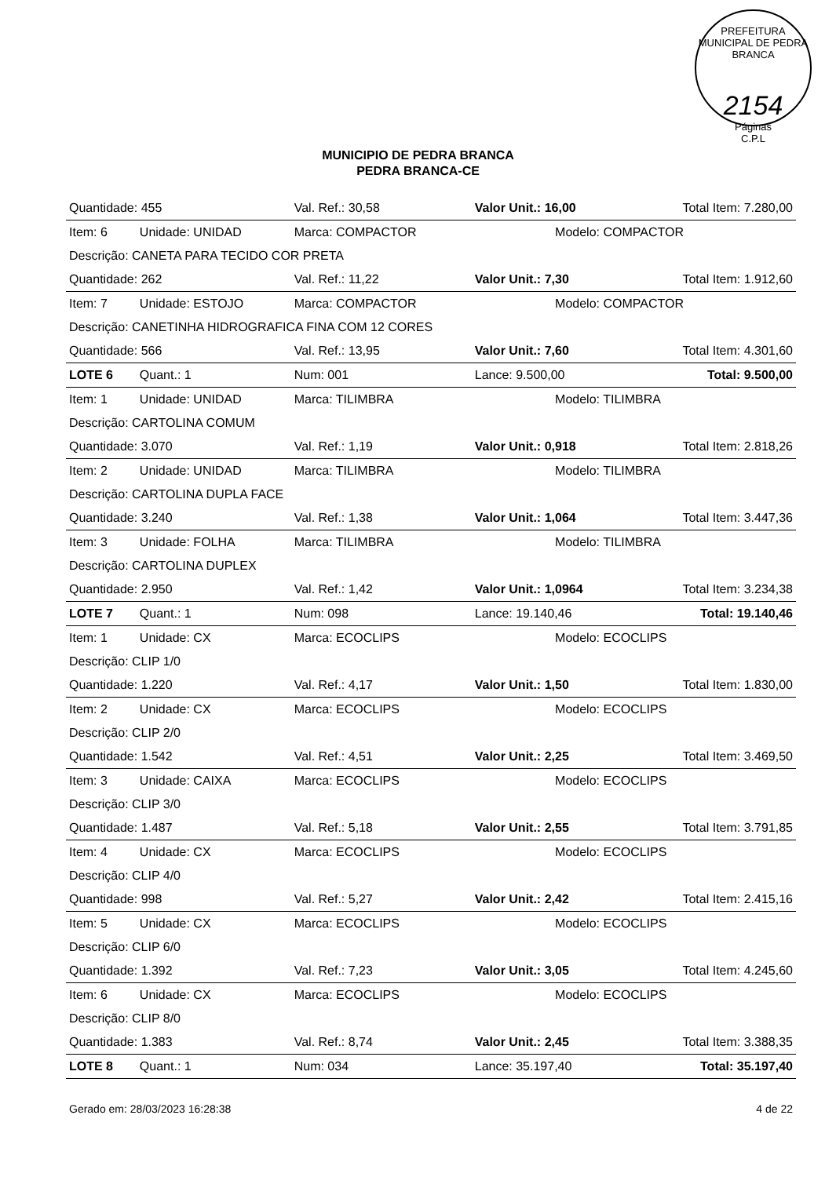PREFEITURA MUNICIPAL DE PEDRA BRANCA
2154
Páginas
C.P.L
MUNICIPIO DE PEDRA BRANCA
PEDRA BRANCA-CE
| Quantidade: 455 | | Val. Ref.: 30,58 | Valor Unit.: 16,00 | | Total Item: 7.280,00 |
| Item: 6 | Unidade: UNIDAD | Marca: COMPACTOR | | Modelo: COMPACTOR | |
| Descrição: CANETA PARA TECIDO COR PRETA | | | | | |
| Quantidade: 262 | | Val. Ref.: 11,22 | Valor Unit.: 7,30 | | Total Item: 1.912,60 |
| Item: 7 | Unidade: ESTOJO | Marca: COMPACTOR | | Modelo: COMPACTOR | |
| Descrição: CANETINHA HIDROGRAFICA FINA COM 12 CORES | | | | | |
| Quantidade: 566 | | Val. Ref.: 13,95 | Valor Unit.: 7,60 | | Total Item: 4.301,60 |
| LOTE 6 | Quant.: 1 | Num: 001 | Lance: 9.500,00 | | Total: 9.500,00 |
| Item: 1 | Unidade: UNIDAD | Marca: TILIMBRA | | Modelo: TILIMBRA | |
| Descrição: CARTOLINA COMUM | | | | | |
| Quantidade: 3.070 | | Val. Ref.: 1,19 | Valor Unit.: 0,918 | | Total Item: 2.818,26 |
| Item: 2 | Unidade: UNIDAD | Marca: TILIMBRA | | Modelo: TILIMBRA | |
| Descrição: CARTOLINA DUPLA FACE | | | | | |
| Quantidade: 3.240 | | Val. Ref.: 1,38 | Valor Unit.: 1,064 | | Total Item: 3.447,36 |
| Item: 3 | Unidade: FOLHA | Marca: TILIMBRA | | Modelo: TILIMBRA | |
| Descrição: CARTOLINA DUPLEX | | | | | |
| Quantidade: 2.950 | | Val. Ref.: 1,42 | Valor Unit.: 1,0964 | | Total Item: 3.234,38 |
| LOTE 7 | Quant.: 1 | Num: 098 | Lance: 19.140,46 | | Total: 19.140,46 |
| Item: 1 | Unidade: CX | Marca: ECOCLIPS | | Modelo: ECOCLIPS | |
| Descrição: CLIP 1/0 | | | | | |
| Quantidade: 1.220 | | Val. Ref.: 4,17 | Valor Unit.: 1,50 | | Total Item: 1.830,00 |
| Item: 2 | Unidade: CX | Marca: ECOCLIPS | | Modelo: ECOCLIPS | |
| Descrição: CLIP 2/0 | | | | | |
| Quantidade: 1.542 | | Val. Ref.: 4,51 | Valor Unit.: 2,25 | | Total Item: 3.469,50 |
| Item: 3 | Unidade: CAIXA | Marca: ECOCLIPS | | Modelo: ECOCLIPS | |
| Descrição: CLIP 3/0 | | | | | |
| Quantidade: 1.487 | | Val. Ref.: 5,18 | Valor Unit.: 2,55 | | Total Item: 3.791,85 |
| Item: 4 | Unidade: CX | Marca: ECOCLIPS | | Modelo: ECOCLIPS | |
| Descrição: CLIP 4/0 | | | | | |
| Quantidade: 998 | | Val. Ref.: 5,27 | Valor Unit.: 2,42 | | Total Item: 2.415,16 |
| Item: 5 | Unidade: CX | Marca: ECOCLIPS | | Modelo: ECOCLIPS | |
| Descrição: CLIP 6/0 | | | | | |
| Quantidade: 1.392 | | Val. Ref.: 7,23 | Valor Unit.: 3,05 | | Total Item: 4.245,60 |
| Item: 6 | Unidade: CX | Marca: ECOCLIPS | | Modelo: ECOCLIPS | |
| Descrição: CLIP 8/0 | | | | | |
| Quantidade: 1.383 | | Val. Ref.: 8,74 | Valor Unit.: 2,45 | | Total Item: 3.388,35 |
| LOTE 8 | Quant.: 1 | Num: 034 | Lance: 35.197,40 | | Total: 35.197,40 |
Gerado em: 28/03/2023 16:28:38 4 de 22